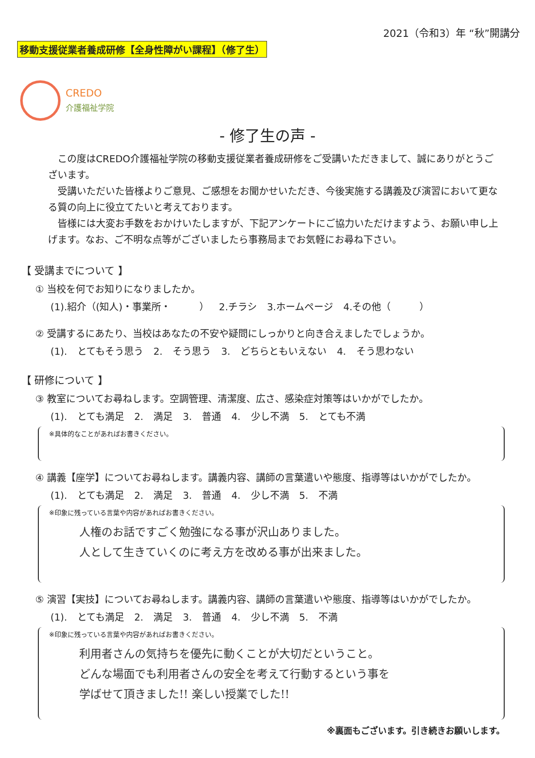2021（令和3）年 “秋”開講分
移動支援従業者養成研修【全身性障がい課程】（修了生）
CREDO
介護福祉学院
- 修了生の声 -
　この度はCREDO介護福祉学院の移動支援従業者養成研修をご受講いただきまして、誠にありがとうございます。
　受講いただいた皆様よりご意見、ご感想をお聞かせいただき、今後実施する講義及び演習において更なる質の向上に役立てたいと考えております。
　皆様には大変お手数をおかけいたしますが、下記アンケートにご協力いただけますよう、お願い申し上げます。なお、ご不明な点等がございましたら事務局までお気軽にお尋ね下さい。
【 受講までについて 】
① 当校を何でお知りになりましたか。
(1).紹介（(知人)・事業所・　　　） 2.チラシ 3.ホームページ 4.その他（　　　）
② 受講するにあたり、当校はあなたの不安や疑問にしっかりと向き合えましたでしょうか。
(1). とてもそう思う 2. そう思う 3. どちらともいえない 4. そう思わない
【 研修について 】
③ 教室についてお尋ねします。空調管理、清潔度、広さ、感染症対策等はいかがでしたか。
(1). とても満足 2. 満足 3. 普通 4. 少し不満 5. とても不満
※具体的なことがあればお書きください。
④ 講義【座学】についてお尋ねします。講義内容、講師の言葉遣いや態度、指導等はいかがでしたか。
(1). とても満足 2. 満足 3. 普通 4. 少し不満 5. 不満
※印象に残っている言葉や内容があればお書きください。
人権のお話ですごく勉強になる事が沢山ありました。
人として生きていくのに考え方を改める事が出来ました。
⑤ 演習【実技】についてお尋ねします。講義内容、講師の言葉遣いや態度、指導等はいかがでしたか。
(1). とても満足 2. 満足 3. 普通 4. 少し不満 5. 不満
※印象に残っている言葉や内容があればお書きください。
利用者さんの気持ちを優先に動くことが大切だということ。
どんな場面でも利用者さんの安全を考えて行動するという事を
学ばせて頂きました!! 楽しい授業でした!!
※裏面もございます。引き続きお願いします。